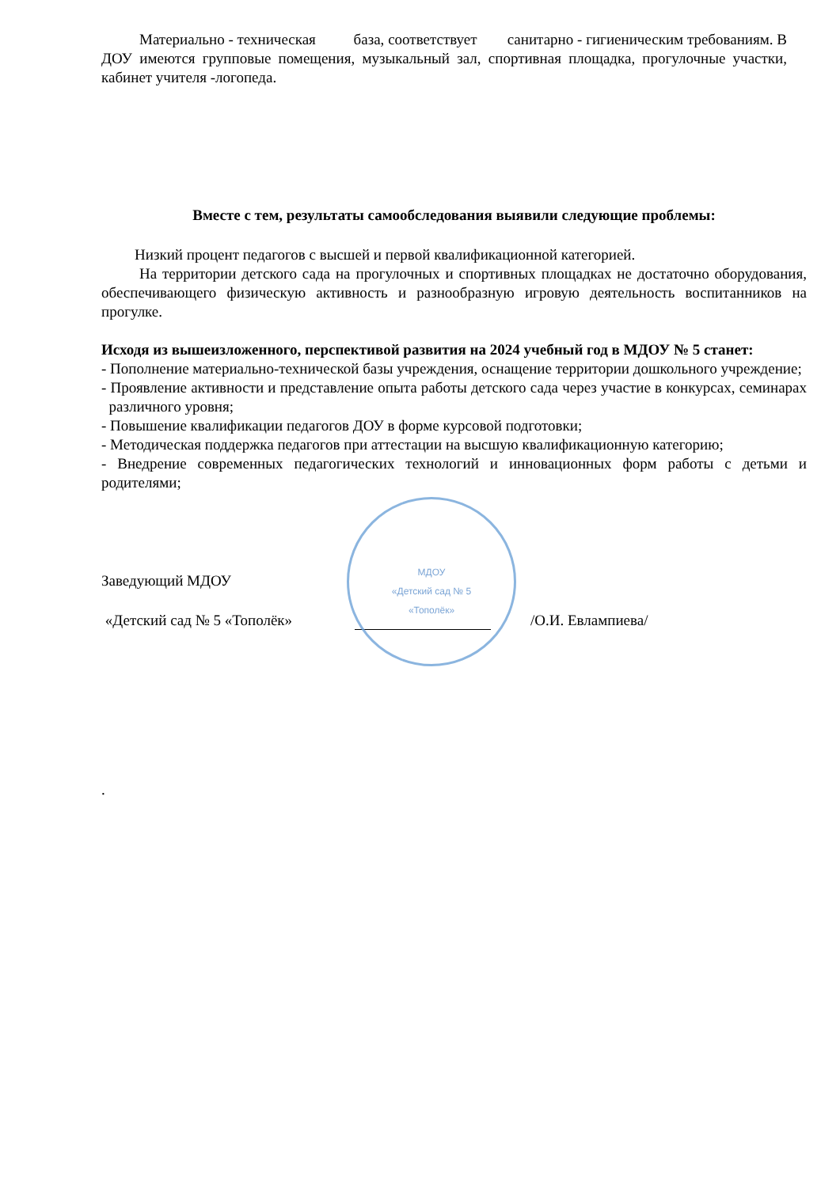Материально - техническая база, соответствует санитарно - гигиеническим требованиям. В ДОУ имеются групповые помещения, музыкальный зал, спортивная площадка, прогулочные участки, кабинет учителя -логопеда.
Вместе с тем, результаты самообследования выявили следующие проблемы:
Низкий процент педагогов с высшей и первой квалификационной категорией.
На территории детского сада на прогулочных и спортивных площадках не достаточно оборудования, обеспечивающего физическую активность и разнообразную игровую деятельность воспитанников на прогулке.
Исходя из вышеизложенного, перспективой развития на 2024 учебный год в МДОУ № 5 станет:
- Пополнение материально-технической базы учреждения, оснащение территории дошкольного учреждение;
- Проявление активности и представление опыта работы детского сада через участие в конкурсах, семинарах различного уровня;
- Повышение квалификации педагогов ДОУ в форме курсовой подготовки;
- Методическая поддержка педагогов при аттестации на высшую квалификационную категорию;
- Внедрение современных педагогических технологий и инновационных форм работы с детьми и родителями;
Заведующий МДОУ
«Детский сад № 5 «Тополёк» /О.И. Евлампиева/
МДОУ
«Детский сад № 5
«Тополёк»
.